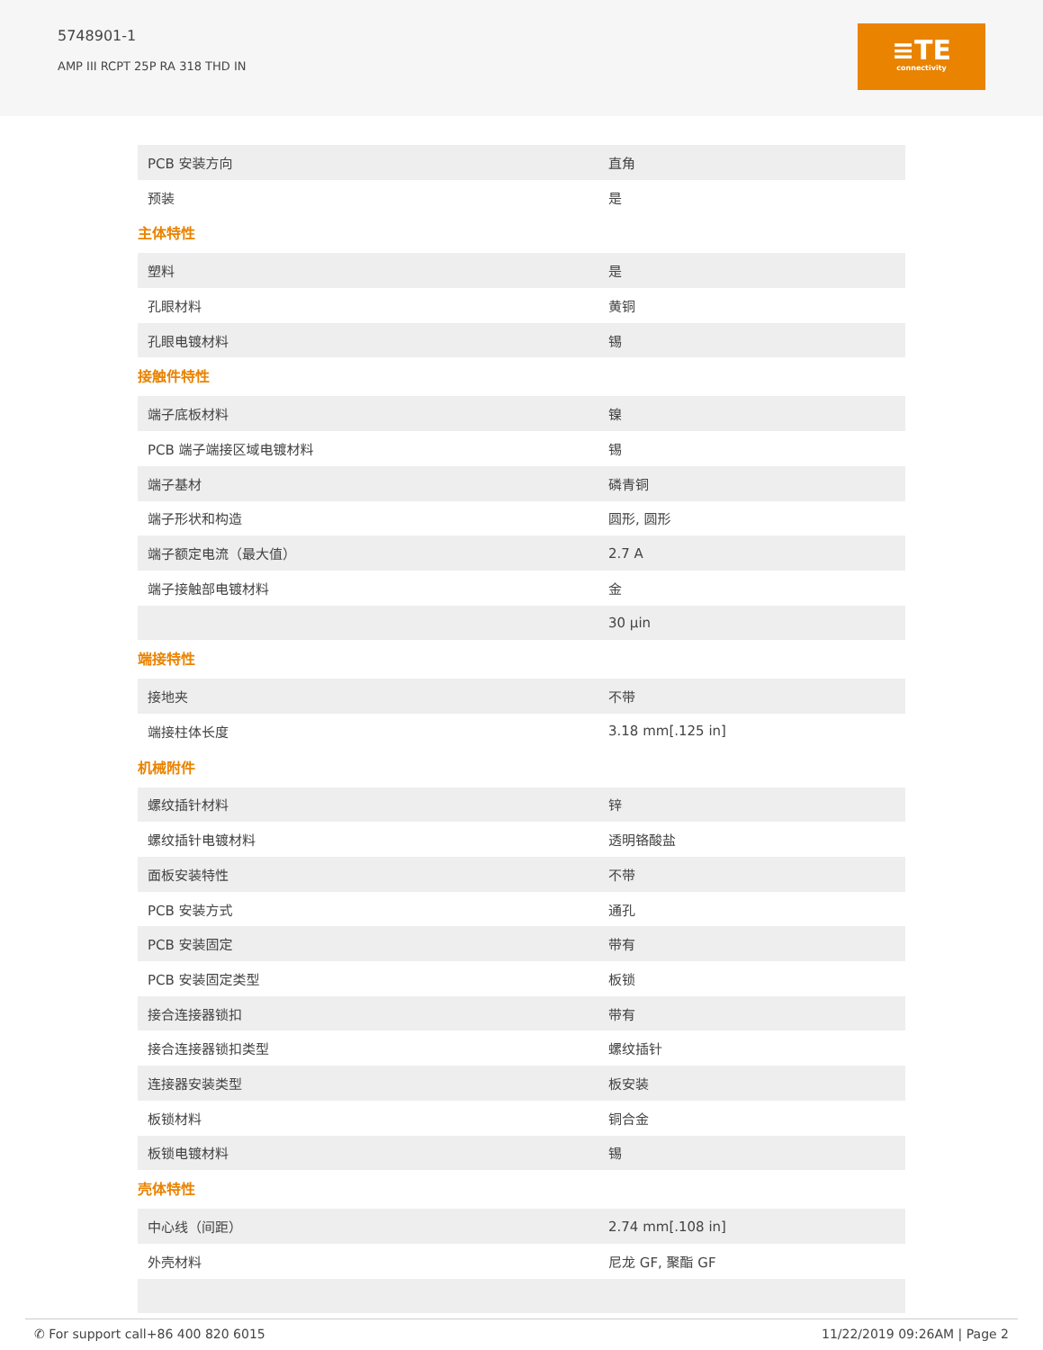5748901-1
AMP III RCPT 25P RA 318 THD IN
≡TE
connectivity
| PCB 安装方向 | 直角 |
| 预装 | 是 |
主体特性
| 塑料 | 是 |
| 孔眼材料 | 黄铜 |
| 孔眼电镀材料 | 锡 |
接触件特性
| 端子底板材料 | 镍 |
| PCB 端子端接区域电镀材料 | 锡 |
| 端子基材 | 磷青铜 |
| 端子形状和构造 | 圆形, 圆形 |
| 端子额定电流（最大值） | 2.7 A |
| 端子接触部电镀材料 | 金 |
| | 30 µin |
端接特性
| 接地夹 | 不带 |
| 端接柱体长度 | 3.18 mm[.125 in] |
机械附件
| 螺纹插针材料 | 锌 |
| 螺纹插针电镀材料 | 透明铬酸盐 |
| 面板安装特性 | 不带 |
| PCB 安装方式 | 通孔 |
| PCB 安装固定 | 带有 |
| PCB 安装固定类型 | 板锁 |
| 接合连接器锁扣 | 带有 |
| 接合连接器锁扣类型 | 螺纹插针 |
| 连接器安装类型 | 板安装 |
| 板锁材料 | 铜合金 |
| 板锁电镀材料 | 锡 |
壳体特性
| 中心线（间距） | 2.74 mm[.108 in] |
| 外壳材料 | 尼龙 GF, 聚酯 GF |
✆ For support call+86 400 820 6015 11/22/2019 09:26AM | Page 2